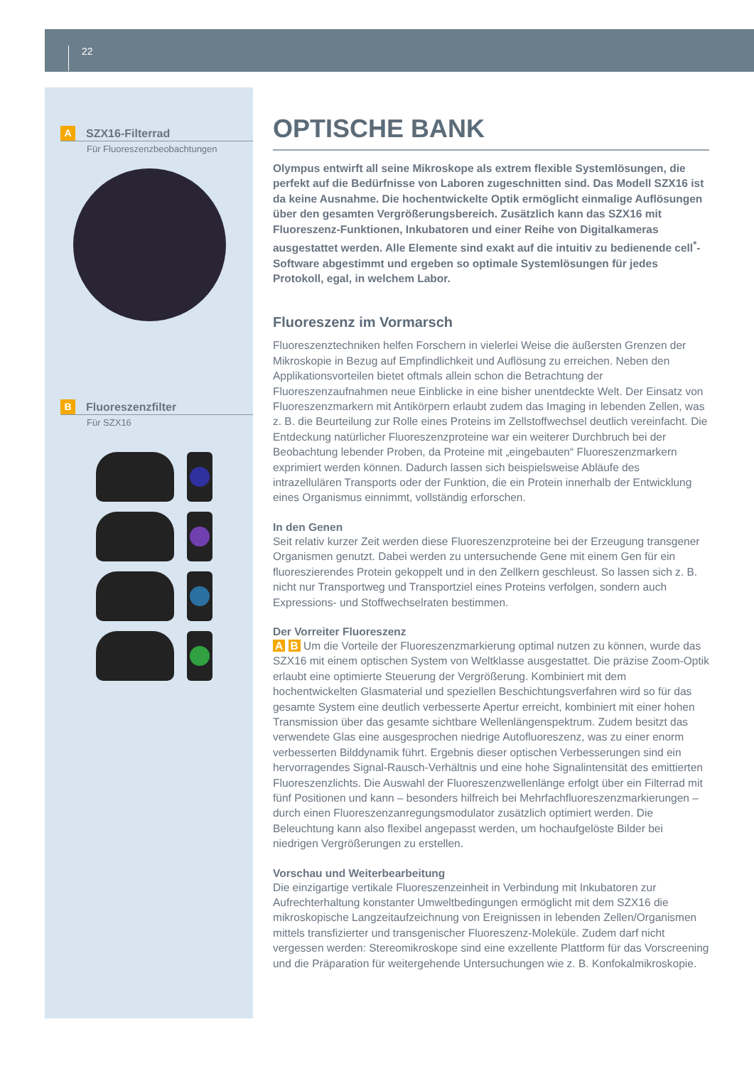22
A SZX16-Filterrad
Für Fluoreszenzbeobachtungen
B Fluoreszenzfilter
Für SZX16
OPTISCHE BANK
Olympus entwirft all seine Mikroskope als extrem flexible Systemlösungen, die perfekt auf die Bedürfnisse von Laboren zugeschnitten sind. Das Modell SZX16 ist da keine Ausnahme. Die hochentwickelte Optik ermöglicht einmalige Auflösungen über den gesamten Vergrößerungsbereich. Zusätzlich kann das SZX16 mit Fluoreszenz-Funktionen, Inkubatoren und einer Reihe von Digitalkameras ausgestattet werden. Alle Elemente sind exakt auf die intuitiv zu bedienende cell<sup>*</sup>-Software abgestimmt und ergeben so optimale Systemlösungen für jedes Protokoll, egal, in welchem Labor.
Fluoreszenz im Vormarsch
Fluoreszenztechniken helfen Forschern in vielerlei Weise die äußersten Grenzen der Mikroskopie in Bezug auf Empfindlichkeit und Auflösung zu erreichen. Neben den Applikationsvorteilen bietet oftmals allein schon die Betrachtung der Fluoreszenzaufnahmen neue Einblicke in eine bisher unentdeckte Welt. Der Einsatz von Fluoreszenzmarkern mit Antikörpern erlaubt zudem das Imaging in lebenden Zellen, was z. B. die Beurteilung zur Rolle eines Proteins im Zellstoffwechsel deutlich vereinfacht. Die Entdeckung natürlicher Fluoreszenzproteine war ein weiterer Durchbruch bei der Beobachtung lebender Proben, da Proteine mit „eingebauten“ Fluoreszenzmarkern exprimiert werden können. Dadurch lassen sich beispielsweise Abläufe des intrazellulären Transports oder der Funktion, die ein Protein innerhalb der Entwicklung eines Organismus einnimmt, vollständig erforschen.
In den Genen
Seit relativ kurzer Zeit werden diese Fluoreszenzproteine bei der Erzeugung transgener Organismen genutzt. Dabei werden zu untersuchende Gene mit einem Gen für ein fluoreszierendes Protein gekoppelt und in den Zellkern geschleust. So lassen sich z. B. nicht nur Transportweg und Transportziel eines Proteins verfolgen, sondern auch Expressions- und Stoffwechselraten bestimmen.
Der Vorreiter Fluoreszenz
A B Um die Vorteile der Fluoreszenzmarkierung optimal nutzen zu können, wurde das SZX16 mit einem optischen System von Weltklasse ausgestattet. Die präzise Zoom-Optik erlaubt eine optimierte Steuerung der Vergrößerung. Kombiniert mit dem hochentwickelten Glasmaterial und speziellen Beschichtungsverfahren wird so für das gesamte System eine deutlich verbesserte Apertur erreicht, kombiniert mit einer hohen Transmission über das gesamte sichtbare Wellenlängenspektrum. Zudem besitzt das verwendete Glas eine ausgesprochen niedrige Autofluoreszenz, was zu einer enorm verbesserten Bilddynamik führt. Ergebnis dieser optischen Verbesserungen sind ein hervorragendes Signal-Rausch-Verhältnis und eine hohe Signalintensität des emittierten Fluoreszenzlichts. Die Auswahl der Fluoreszenzwellenlänge erfolgt über ein Filterrad mit fünf Positionen und kann – besonders hilfreich bei Mehrfachfluoreszenzmarkierungen – durch einen Fluoreszenzanregungsmodulator zusätzlich optimiert werden. Die Beleuchtung kann also flexibel angepasst werden, um hochaufgelöste Bilder bei niedrigen Vergrößerungen zu erstellen.
Vorschau und Weiterbearbeitung
Die einzigartige vertikale Fluoreszenzeinheit in Verbindung mit Inkubatoren zur Aufrechterhaltung konstanter Umweltbedingungen ermöglicht mit dem SZX16 die mikroskopische Langzeitaufzeichnung von Ereignissen in lebenden Zellen/Organismen mittels transfizierter und transgenischer Fluoreszenz-Moleküle. Zudem darf nicht vergessen werden: Stereomikroskope sind eine exzellente Plattform für das Vorscreening und die Präparation für weitergehende Untersuchungen wie z. B. Konfokalmikroskopie.